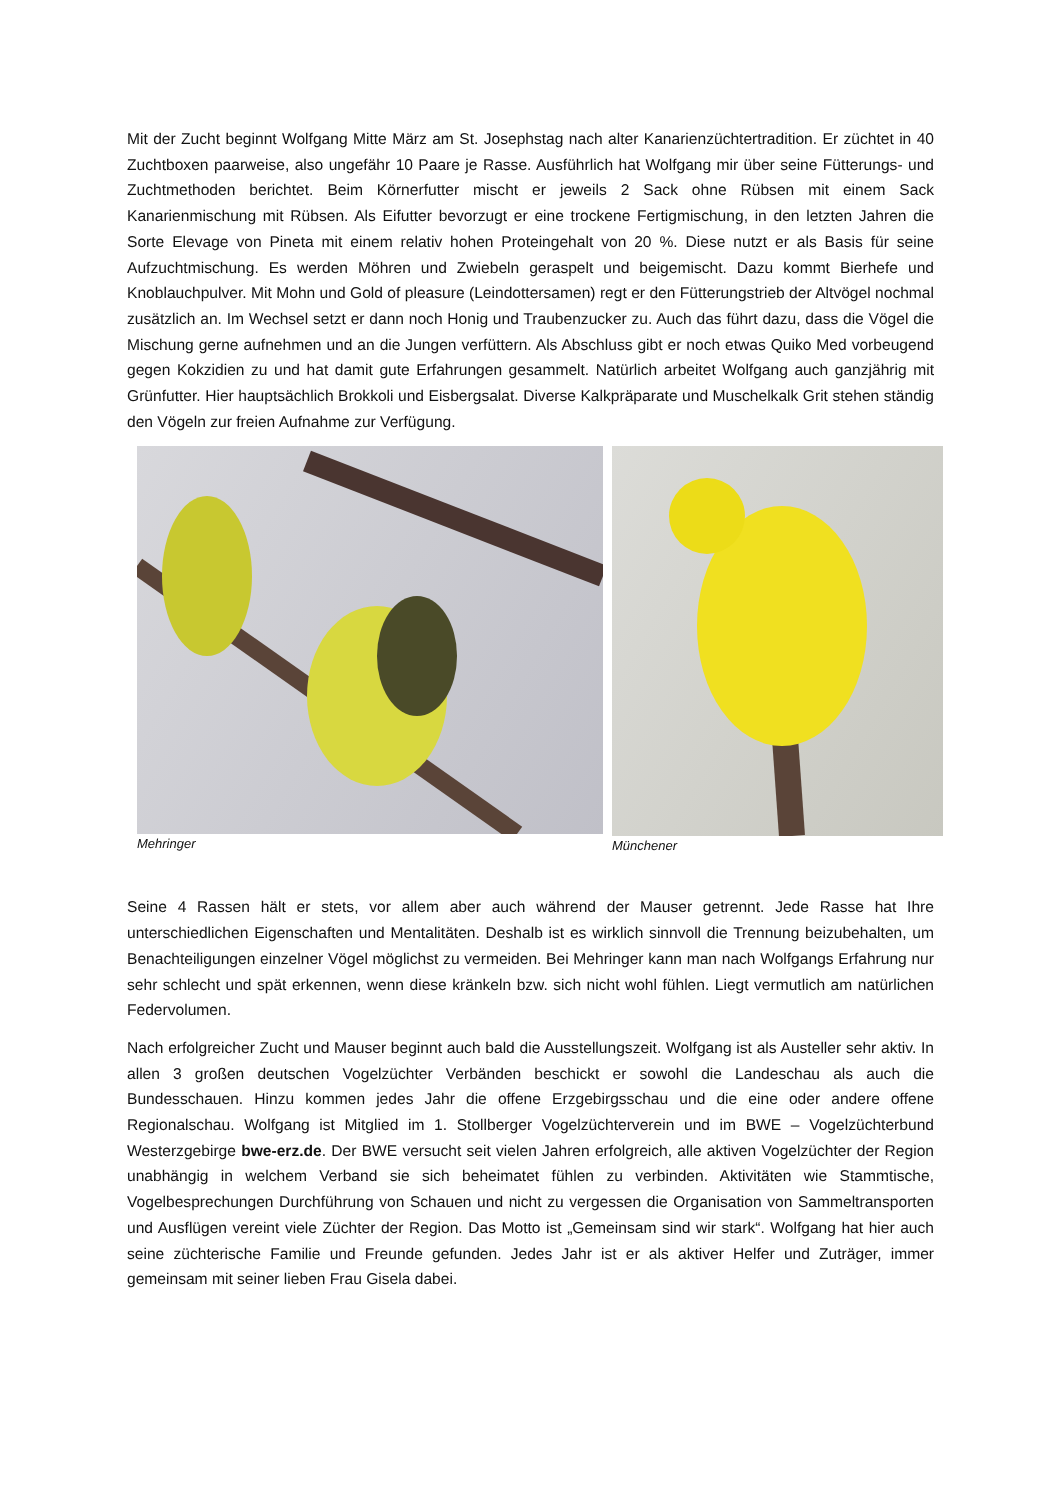Mit der Zucht beginnt Wolfgang Mitte März am St. Josephstag nach alter Kanarienzüchtertradition. Er züchtet in 40 Zuchtboxen paarweise, also ungefähr 10 Paare je Rasse. Ausführlich hat Wolfgang mir über seine Fütterungs- und Zuchtmethoden berichtet. Beim Körnerfutter mischt er jeweils 2 Sack ohne Rübsen mit einem Sack Kanarienmischung mit Rübsen. Als Eifutter bevorzugt er eine trockene Fertigmischung, in den letzten Jahren die Sorte Elevage von Pineta mit einem relativ hohen Proteingehalt von 20 %. Diese nutzt er als Basis für seine Aufzuchtmischung. Es werden Möhren und Zwiebeln geraspelt und beigemischt. Dazu kommt Bierhefe und Knoblauchpulver. Mit Mohn und Gold of pleasure (Leindottersamen) regt er den Fütterungstrieb der Altvögel nochmal zusätzlich an. Im Wechsel setzt er dann noch Honig und Traubenzucker zu. Auch das führt dazu, dass die Vögel die Mischung gerne aufnehmen und an die Jungen verfüttern. Als Abschluss gibt er noch etwas Quiko Med vorbeugend gegen Kokzidien zu und hat damit gute Erfahrungen gesammelt. Natürlich arbeitet Wolfgang auch ganzjährig mit Grünfutter. Hier hauptsächlich Brokkoli und Eisbergsalat. Diverse Kalkpräparate und Muschelkalk Grit stehen ständig den Vögeln zur freien Aufnahme zur Verfügung.
Mehringer Münchener
Seine 4 Rassen hält er stets, vor allem aber auch während der Mauser getrennt. Jede Rasse hat Ihre unterschiedlichen Eigenschaften und Mentalitäten. Deshalb ist es wirklich sinnvoll die Trennung beizubehalten, um Benachteiligungen einzelner Vögel möglichst zu vermeiden. Bei Mehringer kann man nach Wolfgangs Erfahrung nur sehr schlecht und spät erkennen, wenn diese kränkeln bzw. sich nicht wohl fühlen. Liegt vermutlich am natürlichen Federvolumen.
Nach erfolgreicher Zucht und Mauser beginnt auch bald die Ausstellungszeit. Wolfgang ist als Austeller sehr aktiv. In allen 3 großen deutschen Vogelzüchter Verbänden beschickt er sowohl die Landeschau als auch die Bundesschauen. Hinzu kommen jedes Jahr die offene Erzgebirgsschau und die eine oder andere offene Regionalschau. Wolfgang ist Mitglied im 1. Stollberger Vogelzüchterverein und im BWE – Vogelzüchterbund Westerzgebirge bwe-erz.de. Der BWE versucht seit vielen Jahren erfolgreich, alle aktiven Vogelzüchter der Region unabhängig in welchem Verband sie sich beheimatet fühlen zu verbinden. Aktivitäten wie Stammtische, Vogelbesprechungen Durchführung von Schauen und nicht zu vergessen die Organisation von Sammeltransporten und Ausflügen vereint viele Züchter der Region. Das Motto ist „Gemeinsam sind wir stark“. Wolfgang hat hier auch seine züchterische Familie und Freunde gefunden. Jedes Jahr ist er als aktiver Helfer und Zuträger, immer gemeinsam mit seiner lieben Frau Gisela dabei.